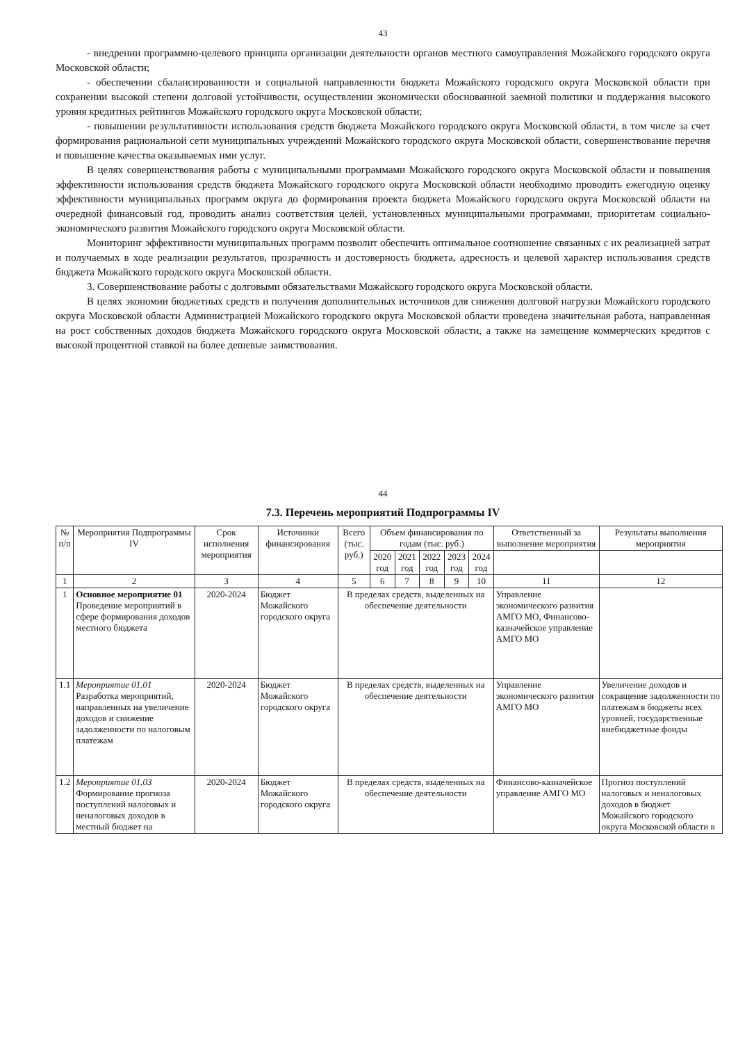43
- внедрении программно-целевого принципа организации деятельности органов местного самоуправления Можайского городского округа Московской области;
- обеспечении сбалансированности и социальной направленности бюджета Можайского городского округа Московской области при сохранении высокой степени долговой устойчивости, осуществлении экономически обоснованной заемной политики и поддержания высокого уровня кредитных рейтингов Можайского городского округа Московской области;
- повышении результативности использования средств бюджета Можайского городского округа Московской области, в том числе за счет формирования рациональной сети муниципальных учреждений Можайского городского округа Московской области, совершенствование перечня и повышение качества оказываемых ими услуг.
В целях совершенствования работы с муниципальными программами Можайского городского округа Московской области и повышения эффективности использования средств бюджета Можайского городского округа Московской области необходимо проводить ежегодную оценку эффективности муниципальных программ округа до формирования проекта бюджета Можайского городского округа Московской области на очередной финансовый год, проводить анализ соответствия целей, установленных муниципальными программами, приоритетам социально-экономического развития Можайского городского округа Московской области.
Мониторинг эффективности муниципальных программ позволит обеспечить оптимальное соотношение связанных с их реализацией затрат и получаемых в ходе реализации результатов, прозрачность и достоверность бюджета, адресность и целевой характер использования средств бюджета Можайского городского округа Московской области.
3. Совершенствование работы с долговыми обязательствами Можайского городского округа Московской области.
В целях экономии бюджетных средств и получения дополнительных источников для снижения долговой нагрузки Можайского городского округа Московской области Администрацией Можайского городского округа Московской области проведена значительная работа, направленная на рост собственных доходов бюджета Можайского городского округа Московской области, а также на замещение коммерческих кредитов с высокой процентной ставкой на более дешевые заимствования.
44
7.3. Перечень мероприятий Подпрограммы IV
| № п/п | Мероприятия Подпрограммы IV | Срок исполнения мероприятия | Источники финансирования | Всего (тыс. руб.) | Объем финансирования по годам (тыс. руб.) | | | | | Ответственный за выполнение мероприятия | Результаты выполнения мероприятия |
| --- | --- | --- | --- | --- | --- | --- | --- | --- | --- | --- | --- |
| | | | | | 2020 год | 2021 год | 2022 год | 2023 год | 2024 год | | |
| 1 | 2 | 3 | 4 | 5 | 6 | 7 | 8 | 9 | 10 | 11 | 12 |
| 1 | Основное мероприятие 01 Проведение мероприятий в сфере формирования доходов местного бюджета | 2020-2024 | Бюджет Можайского городского округа | В пределах средств, выделенных на обеспечение деятельности | | | | | | Управление экономического развития АМГО МО, Финансово-казначейское управление АМГО МО | |
| 1.1 | Мероприятие 01.01 Разработка мероприятий, направленных на увеличение доходов и снижение задолженности по налоговым платежам | 2020-2024 | Бюджет Можайского городского округа | В пределах средств, выделенных на обеспечение деятельности | | | | | | Управление экономического развития АМГО МО | Увеличение доходов и сокращение задолженности по платежам в бюджеты всех уровней, государственные внебюджетные фонды |
| 1.2 | Мероприятие 01.03 Формирование прогноза поступлений налоговых и неналоговых доходов в местный бюджет на | 2020-2024 | Бюджет Можайского городского округа | В пределах средств, выделенных на обеспечение деятельности | | | | | | Финансово-казначейское управление АМГО МО | Прогноз поступлений налоговых и неналоговых доходов в бюджет Можайского городского округа Московской области в |